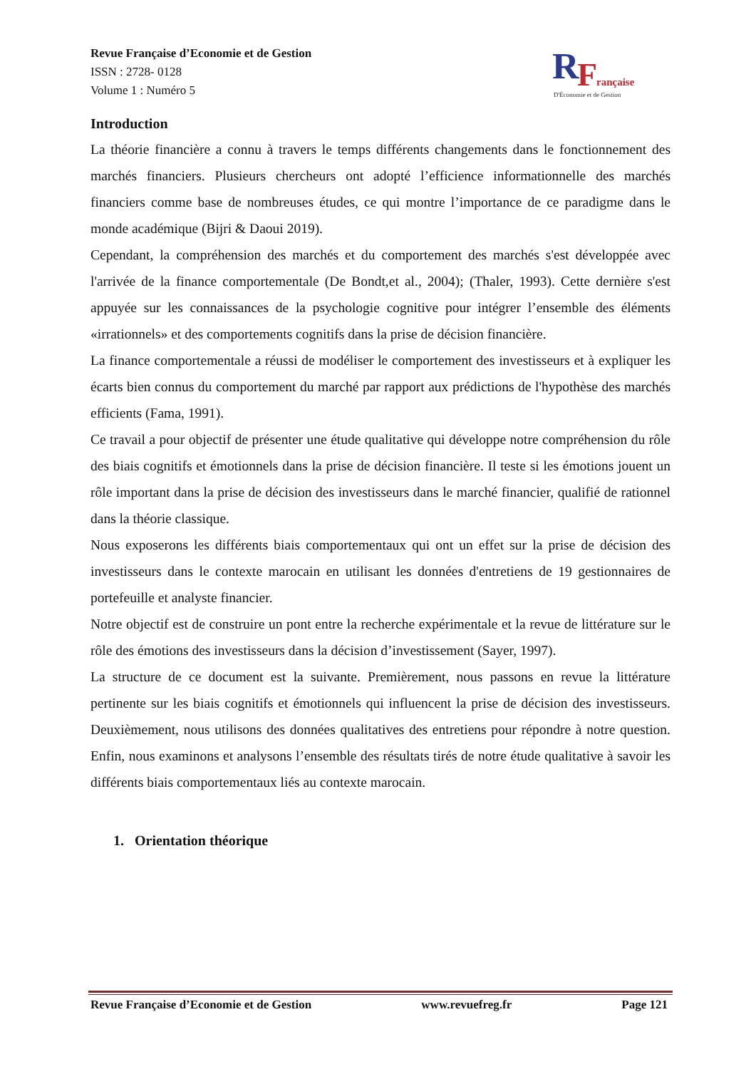Revue Française d’Economie et de Gestion
ISSN : 2728- 0128
Volume 1 : Numéro 5
R
F
rançaise
D'Économie et de Gestion
Introduction
La théorie financière a connu à travers le temps différents changements dans le fonctionnement des marchés financiers. Plusieurs chercheurs ont adopté l’efficience informationnelle des marchés financiers comme base de nombreuses études, ce qui montre l’importance de ce paradigme dans le monde académique (Bijri & Daoui 2019).
Cependant, la compréhension des marchés et du comportement des marchés s'est développée avec l'arrivée de la finance comportementale (De Bondt,et al., 2004); (Thaler, 1993). Cette dernière s'est appuyée sur les connaissances de la psychologie cognitive pour intégrer l’ensemble des éléments «irrationnels» et des comportements cognitifs dans la prise de décision financière.
La finance comportementale a réussi de modéliser le comportement des investisseurs et à expliquer les écarts bien connus du comportement du marché par rapport aux prédictions de l'hypothèse des marchés efficients (Fama, 1991).
Ce travail a pour objectif de présenter une étude qualitative qui développe notre compréhension du rôle des biais cognitifs et émotionnels dans la prise de décision financière. Il teste si les émotions jouent un rôle important dans la prise de décision des investisseurs dans le marché financier, qualifié de rationnel dans la théorie classique.
Nous exposerons les différents biais comportementaux qui ont un effet sur la prise de décision des investisseurs dans le contexte marocain en utilisant les données d'entretiens de 19 gestionnaires de portefeuille et analyste financier.
Notre objectif est de construire un pont entre la recherche expérimentale et la revue de littérature sur le rôle des émotions des investisseurs dans la décision d’investissement (Sayer, 1997).
La structure de ce document est la suivante. Premièrement, nous passons en revue la littérature pertinente sur les biais cognitifs et émotionnels qui influencent la prise de décision des investisseurs. Deuxièmement, nous utilisons des données qualitatives des entretiens pour répondre à notre question. Enfin, nous examinons et analysons l’ensemble des résultats tirés de notre étude qualitative à savoir les différents biais comportementaux liés au contexte marocain.
1. Orientation théorique
Revue Française d’Economie et de Gestion www.revuefreg.fr Page 121